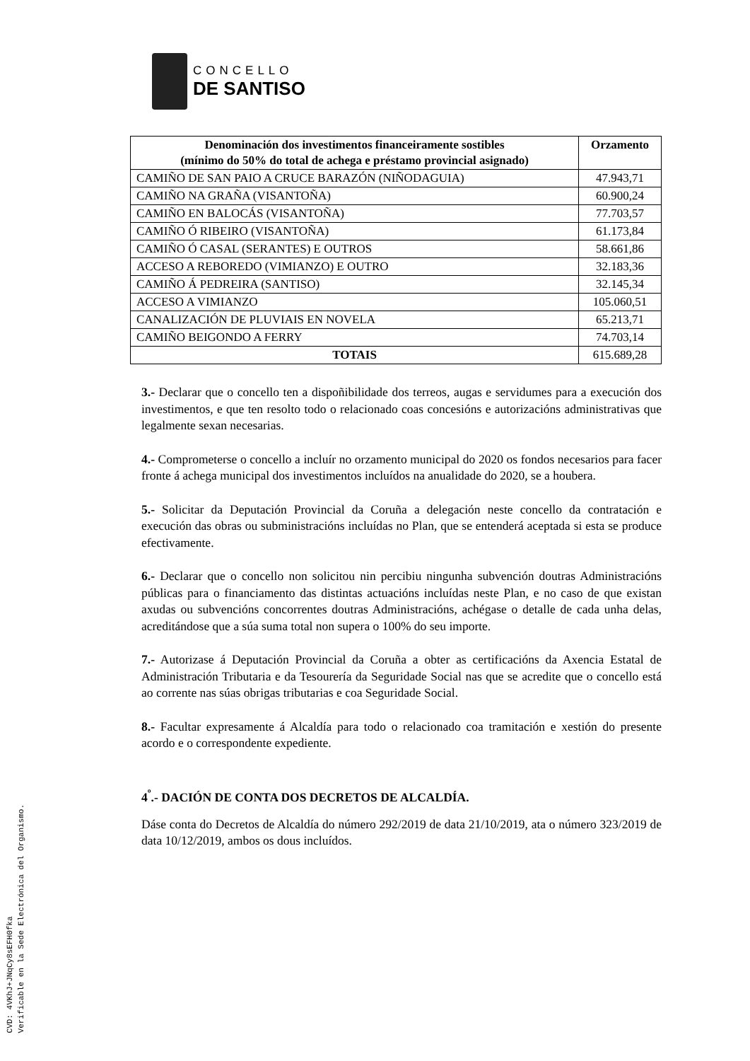CONCELLO
DE SANTISO
| Denominación dos investimentos financeiramente sostibles (mínimo do 50% do total de achega e préstamo provincial asignado) | Orzamento |
| --- | --- |
| CAMIÑO DE SAN PAIO A CRUCE BARAZÓN (NIÑODAGUIA) | 47.943,71 |
| CAMIÑO NA GRAÑA (VISANTOÑA) | 60.900,24 |
| CAMIÑO EN BALOCÁS (VISANTOÑA) | 77.703,57 |
| CAMIÑO Ó RIBEIRO (VISANTOÑA) | 61.173,84 |
| CAMIÑO Ó CASAL (SERANTES) E OUTROS | 58.661,86 |
| ACCESO A REBOREDO (VIMIANZO) E OUTRO | 32.183,36 |
| CAMIÑO Á PEDREIRA (SANTISO) | 32.145,34 |
| ACCESO A VIMIANZO | 105.060,51 |
| CANALIZACIÓN DE PLUVIAIS EN NOVELA | 65.213,71 |
| CAMIÑO BEIGONDO A FERRY | 74.703,14 |
| TOTAIS | 615.689,28 |
3.- Declarar que o concello ten a dispoñibilidade dos terreos, augas e servidumes para a execución dos investimentos, e que ten resolto todo o relacionado coas concesións e autorizacións administrativas que legalmente sexan necesarias.
4.- Comprometerse o concello a incluír no orzamento municipal do 2020 os fondos necesarios para facer fronte á achega municipal dos investimentos incluídos na anualidade do 2020, se a houbera.
5.- Solicitar da Deputación Provincial da Coruña a delegación neste concello da contratación e execución das obras ou subministracións incluídas no Plan, que se entenderá aceptada si esta se produce efectivamente.
6.- Declarar que o concello non solicitou nin percibiu ningunha subvención doutras Administracións públicas para o financiamento das distintas actuacións incluídas neste Plan, e no caso de que existan axudas ou subvencións concorrentes doutras Administracións, achégase o detalle de cada unha delas, acreditándose que a súa suma total non supera o 100% do seu importe.
7.- Autorizase á Deputación Provincial da Coruña a obter as certificacións da Axencia Estatal de Administración Tributaria e da Tesourería da Seguridade Social nas que se acredite que o concello está ao corrente nas súas obrigas tributarias e coa Seguridade Social.
8.- Facultar expresamente á Alcaldía para todo o relacionado coa tramitación e xestión do presente acordo e o correspondente expediente.
4<sup>º</sup>.- DACIÓN DE CONTA DOS DECRETOS DE ALCALDÍA.
Dáse conta do Decretos de Alcaldía do número 292/2019 de data 21/10/2019, ata o número 323/2019 de data 10/12/2019, ambos os dous incluídos.
CVD: 4VKhJ+JNqCy8sEFH0fka
Verificable en la Sede Electrónica del Organismo.